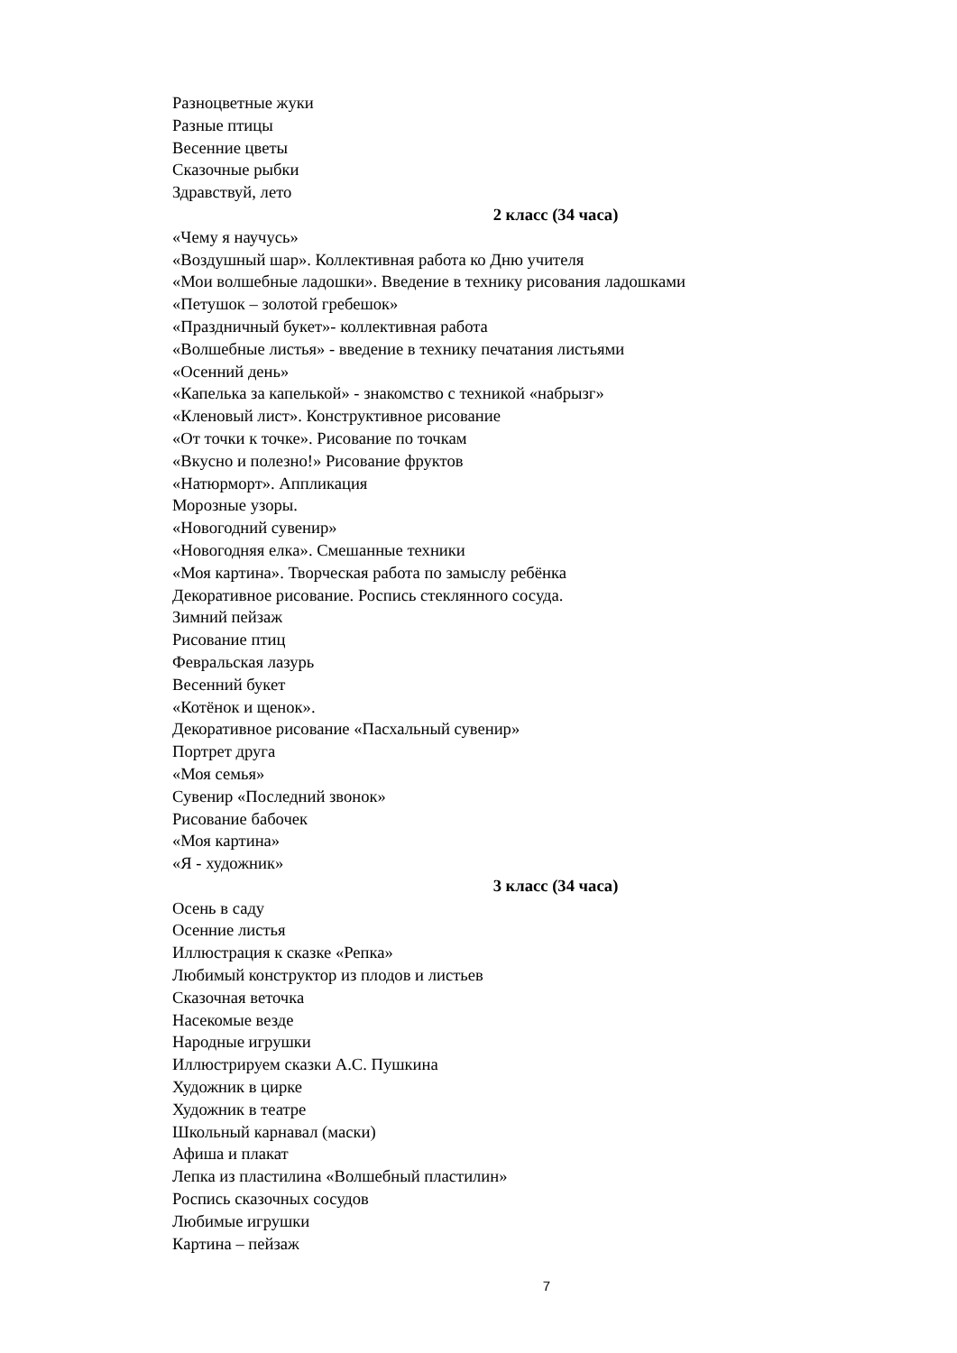Разноцветные жуки
Разные птицы
Весенние цветы
Сказочные рыбки
Здравствуй, лето
2 класс (34 часа)
«Чему я научусь»
«Воздушный шар». Коллективная работа ко Дню учителя
«Мои волшебные ладошки». Введение в технику рисования ладошками
«Петушок – золотой гребешок»
«Праздничный букет»- коллективная работа
«Волшебные листья» - введение в технику печатания листьями
«Осенний день»
«Капелька за капелькой» - знакомство с техникой «набрызг»
«Кленовый лист». Конструктивное рисование
«От точки к точке». Рисование по точкам
«Вкусно и полезно!» Рисование фруктов
«Натюрморт». Аппликация
Морозные узоры.
«Новогодний сувенир»
«Новогодняя елка». Смешанные техники
«Моя картина». Творческая работа по замыслу ребёнка
Декоративное рисование. Роспись стеклянного сосуда.
Зимний пейзаж
Рисование птиц
Февральская лазурь
Весенний букет
«Котёнок и щенок».
Декоративное рисование «Пасхальный сувенир»
Портрет друга
«Моя семья»
Сувенир «Последний звонок»
Рисование бабочек
«Моя картина»
«Я - художник»
3 класс (34 часа)
Осень в саду
Осенние листья
Иллюстрация к сказке «Репка»
Любимый конструктор из плодов и листьев
Сказочная веточка
Насекомые везде
Народные игрушки
Иллюстрируем сказки А.С. Пушкина
Художник в цирке
Художник в театре
Школьный карнавал (маски)
Афиша и плакат
Лепка из пластилина «Волшебный пластилин»
Роспись сказочных сосудов
Любимые игрушки
Картина – пейзаж
7